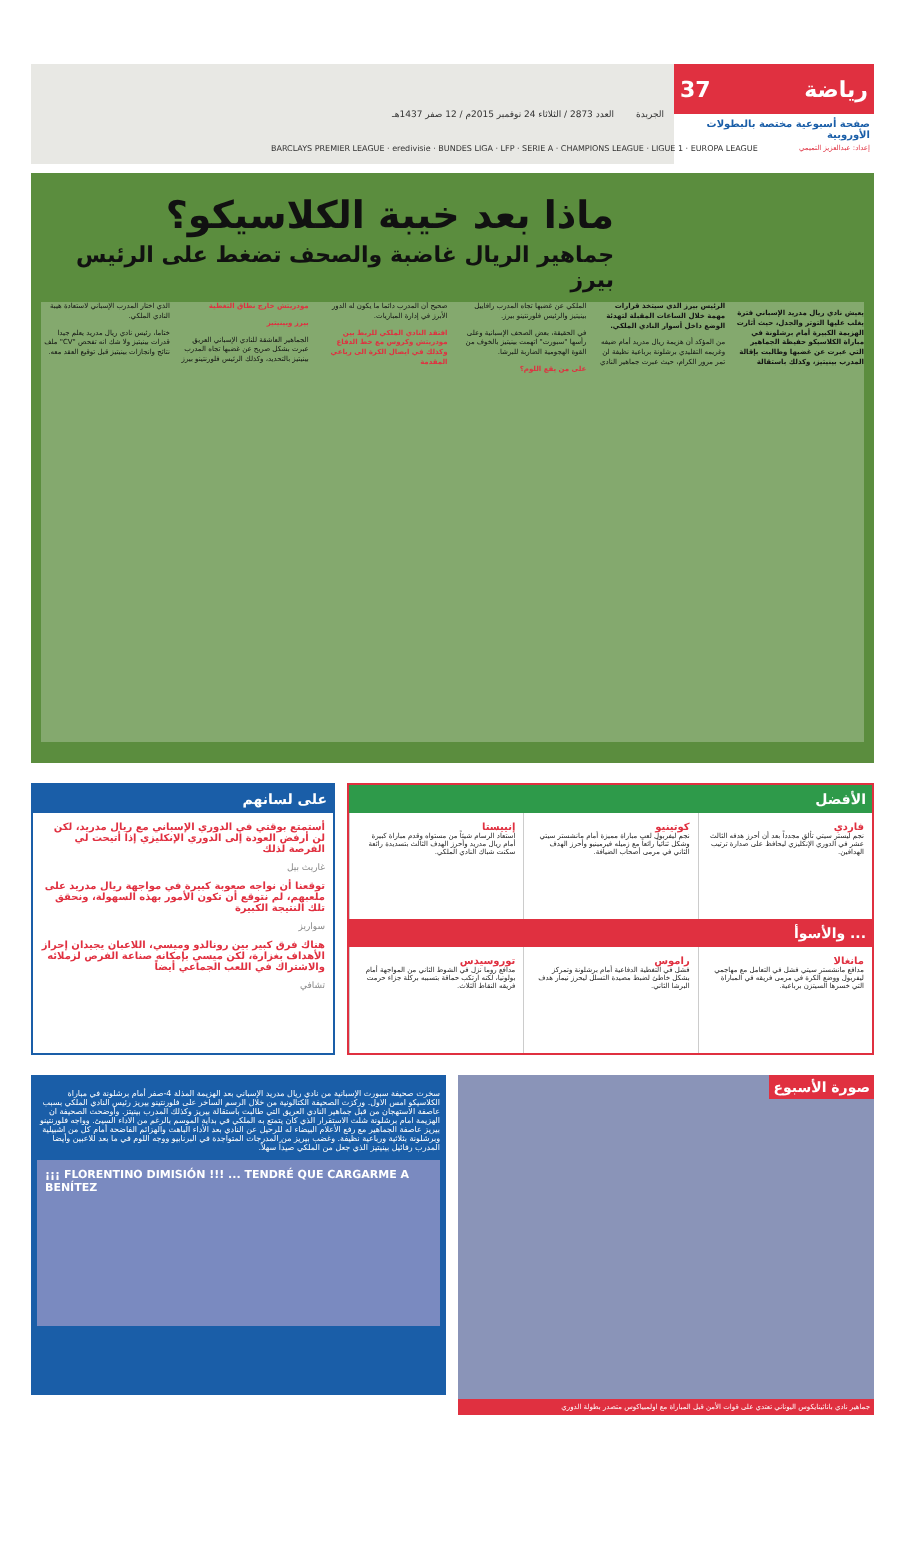رياضة 37
صفحة أسبوعية مختصة بالبطولات الأوروبية
إعداد: عبدالعزيز التميمي
الجريدة العدد 2873 / الثلاثاء 24 نوفمبر 2015م / 12 صفر 1437هـ
BARCLAYS PREMIER LEAGUE · eredivisie · BUNDES LIGA · LFP · SERIE A · CHAMPIONS LEAGUE · LIGUE 1 · EUROPA LEAGUE
ماذا بعد خيبة الكلاسيكو؟
جماهير الريال غاضبة والصحف تضغط على الرئيس بيرز
يعيش نادي ريال مدريد الإسباني فترة يغلب عليها التوتر والجدل، حيث أثارت الهزيمة الكبيرة أمام برشلونة في مباراة الكلاسيكو حفيظة الجماهير التي عبرت عن غضبها وطالبت بإقالة المدرب بينيتيز، وكذلك باستقالة الرئيس بيرز الذي سيتخذ قرارات مهمة خلال الساعات المقبلة لتهدئة الوضع داخل أسوار النادي الملكي.
من المؤكد أن هزيمة ريال مدريد أمام ضيفه وغريمه التقليدي برشلونة برباعية نظيفة لن تمر مرور الكرام، حيث عبرت جماهير النادي الملكي عن غضبها تجاه المدرب رافاييل بينيتيز والرئيس فلورنتينو بيرز.
في الحقيقة، بعض الصحف الإسبانية وعلى رأسها "سبورت" اتهمت بينيتيز بالخوف من القوة الهجومية الضاربة للبرشا.
على من يقع اللوم؟
صحيح أن المدرب دائما ما يكون له الدور الأبرز في إدارة المباريات.
افتقد النادي الملكي للربط بين مودريتش وكروس مع خط الدفاع وكذلك في ايصال الكرة الى رباعي المقدمة
مودريتش خارج نطاق التغطية
بيرز وبينيتيز
الجماهير العاشقة للنادي الإسباني العريق عبرت بشكل صريح عن غضبها تجاه المدرب بينيتيز بالتحديد، وكذلك الرئيس فلورنتينو بيرز الذي اختار المدرب الإسباني لاستعادة هيبة النادي الملكي.
ختاما، رئيس نادي ريال مدريد يعلم جيدا قدرات بينيتيز ولا شك انه تفحص "CV" ملف نتائج وانجازات بينيتيز قبل توقيع العقد معه.
الأفضل
فاردي
نجم ليستر سيتي تألق مجدداً بعد أن أحرز هدفه الثالث عشر في الدوري الإنكليزي ليحافظ على صدارة ترتيب الهدافين.
كوتينيو
نجم ليفربول لعب مباراة مميزة أمام مانشستر سيتي وشكل ثنائياً رائعاً مع زميله فيرمينيو وأحرز الهدف الثاني في مرمى أصحاب الضيافة.
إنييستا
استعاد الرسام شيئاً من مستواه وقدم مباراة كبيرة أمام ريال مدريد وأحرز الهدف الثالث بتسديدة رائعة سكنت شباك النادي الملكي.
... والأسوأ
مانغالا
مدافع مانشستر سيتي فشل في التعامل مع مهاجمي ليفربول ووضع الكرة في مرمى فريقه في المباراة التي خسرها السيتزن برباعية.
راموس
فشل في التغطية الدفاعية أمام برشلونة وتمركز بشكل خاطئ لضبط مصيدة التسلل ليحرز نيمار هدف البرشا الثاني.
توروسيدس
مدافع روما نزل في الشوط الثاني من المواجهة أمام بولونيا، لكنه ارتكب حماقة بتسببه بركلة جزاء حرمت فريقه النقاط الثلاث.
على لسانهم
أستمتع بوقتي في الدوري الإسباني مع ريال مدريد، لكن لن أرفض العودة إلى الدوري الإنكليزي إذا أتيحت لي الفرصة لذلك
غاريث بيل
توقعنا أن نواجه صعوبة كبيرة في مواجهة ريال مدريد على ملعبهم، لم نتوقع أن تكون الأمور بهذه السهولة، ونحقق تلك النتيجة الكبيرة
سواريز
هناك فرق كبير بين رونالدو وميسي، اللاعبان يجيدان إحراز الأهداف بغزارة، لكن ميسي بإمكانه صناعة الفرص لزملائه والاشتراك في اللعب الجماعي أيضاً
تشافي
صورة الأسبوع
جماهير نادي باناثينايكوس اليوناني تعتدي على قوات الأمن قبل المباراة مع اولمبياكوس متصدر بطولة الدوري
سخرت صحيفة سبورت الإسبانية من نادي ريال مدريد الإسباني بعد الهزيمة المذلة 4-صفر أمام برشلونة في مباراة الكلاسيكو امس الاول. وركزت الصحيفة الكتالونية من خلال الرسم الساخر على فلورنتينو بيريز رئيس النادي الملكي بسبب عاصفة الاستهجان من قبل جماهير النادي العريق التي طالبت باستقالة بيريز وكذلك المدرب بينيتز. وأوضحت الصحيفة ان الهزيمة امام برشلونة شلت الاستقرار الذي كان يتمتع به الملكي في بداية الموسم بالرغم من الاداء السيئ. وواجه فلورنتينو بيريز عاصفة الجماهير مع رفع الأعلام البيضاء له للرحيل عن النادي بعد الأداء الباهت والهزائم الفاضحة أمام كل من اشبيلية وبرشلونة بثلاثية ورباعية نظيفة. وغضب بيريز من المدرجات المتواجدة في البرنابيو ووجه اللوم في ما بعد للاعبين وأيضا المدرب رفائيل بينيتيز الذي جعل من الملكي صيداً سهلاً.
¡¡¡ FLORENTINO DIMISIÓN !!! ... TENDRÉ QUE CARGARME A BENÍTEZ